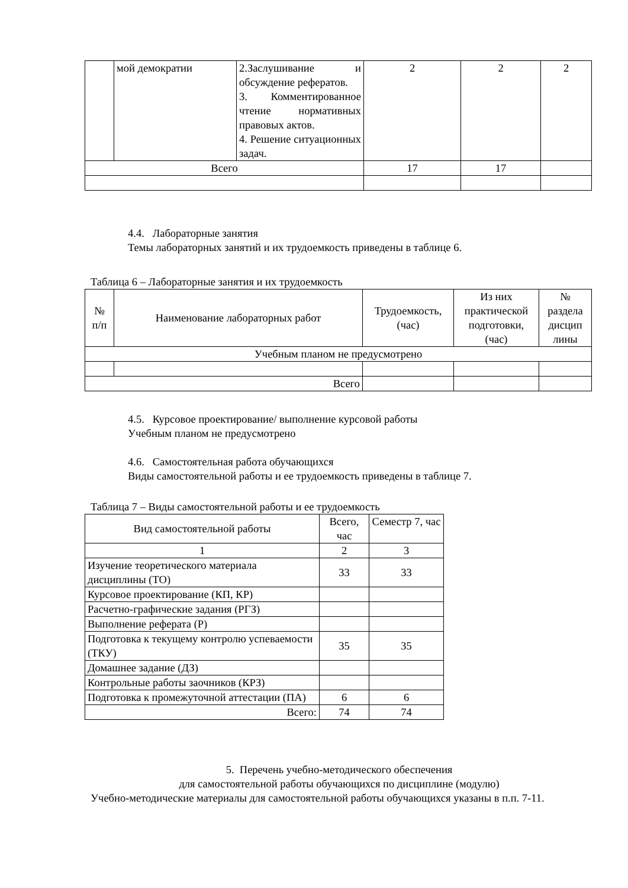| | мой демократии | 2.Заслушивание и обсуждение рефератов. 3. Комментированное чтение нормативных правовых актов. 4. Решение ситуационных задач. | 2 | 2 | 2 |
| Всего | | | 17 | 17 | |
4.4. Лабораторные занятия
Темы лабораторных занятий и их трудоемкость приведены в таблице 6.
Таблица 6 – Лабораторные занятия и их трудоемкость
| № п/п | Наименование лабораторных работ | Трудоемкость, (час) | Из них практической подготовки, (час) | № раздела дисцип лины |
| --- | --- | --- | --- | --- |
| Учебным планом не предусмотрено | | | | |
| Всего | | | | |
4.5. Курсовое проектирование/ выполнение курсовой работы
Учебным планом не предусмотрено
4.6. Самостоятельная работа обучающихся
Виды самостоятельной работы и ее трудоемкость приведены в таблице 7.
Таблица 7 – Виды самостоятельной работы и ее трудоемкость
| Вид самостоятельной работы | Всего, час | Семестр 7, час |
| --- | --- | --- |
| 1 | 2 | 3 |
| Изучение теоретического материала дисциплины (ТО) | 33 | 33 |
| Курсовое проектирование (КП, КР) | | |
| Расчетно-графические задания (РГЗ) | | |
| Выполнение реферата (Р) | | |
| Подготовка к текущему контролю успеваемости (ТКУ) | 35 | 35 |
| Домашнее задание (ДЗ) | | |
| Контрольные работы заочников (КРЗ) | | |
| Подготовка к промежуточной аттестации (ПА) | 6 | 6 |
| Всего: | 74 | 74 |
5. Перечень учебно-методического обеспечения
для самостоятельной работы обучающихся по дисциплине (модулю)
Учебно-методические материалы для самостоятельной работы обучающихся указаны в п.п. 7-11.